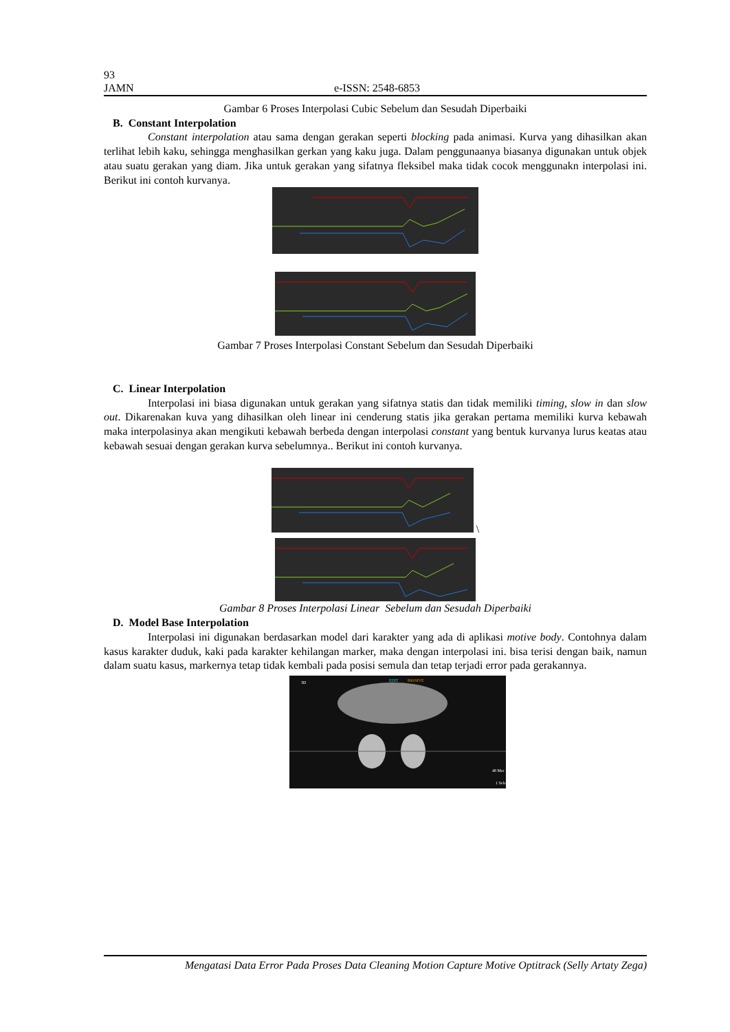93
JAMN e-ISSN: 2548-6853
Gambar 6 Proses Interpolasi Cubic Sebelum dan Sesudah Diperbaiki
B. Constant Interpolation
Constant interpolation atau sama dengan gerakan seperti blocking pada animasi. Kurva yang dihasilkan akan terlihat lebih kaku, sehingga menghasilkan gerkan yang kaku juga. Dalam penggunaanya biasanya digunakan untuk objek atau suatu gerakan yang diam. Jika untuk gerakan yang sifatnya fleksibel maka tidak cocok menggunakn interpolasi ini. Berikut ini contoh kurvanya.
Gambar 7 Proses Interpolasi Constant Sebelum dan Sesudah Diperbaiki
C. Linear Interpolation
Interpolasi ini biasa digunakan untuk gerakan yang sifatnya statis dan tidak memiliki timing, slow in dan slow out. Dikarenakan kuva yang dihasilkan oleh linear ini cenderung statis jika gerakan pertama memiliki kurva kebawah maka interpolasinya akan mengikuti kebawah berbeda dengan interpolasi constant yang bentuk kurvanya lurus keatas atau kebawah sesuai dengan gerakan kurva sebelumnya.. Berikut ini contoh kurvanya.
\
Gambar 8 Proses Interpolasi Linear Sebelum dan Sesudah Diperbaiki
D. Model Base Interpolation
Interpolasi ini digunakan berdasarkan model dari karakter yang ada di aplikasi motive body. Contohnya dalam kasus karakter duduk, kaki pada karakter kehilangan marker, maka dengan interpolasi ini. bisa terisi dengan baik, namun dalam suatu kasus, markernya tetap tidak kembali pada posisi semula dan tetap terjadi error pada gerakannya.
3D
EDIT
PASSIVE
48 Mar
1 Sele
Mengatasi Data Error Pada Proses Data Cleaning Motion Capture Motive Optitrack (Selly Artaty Zega)